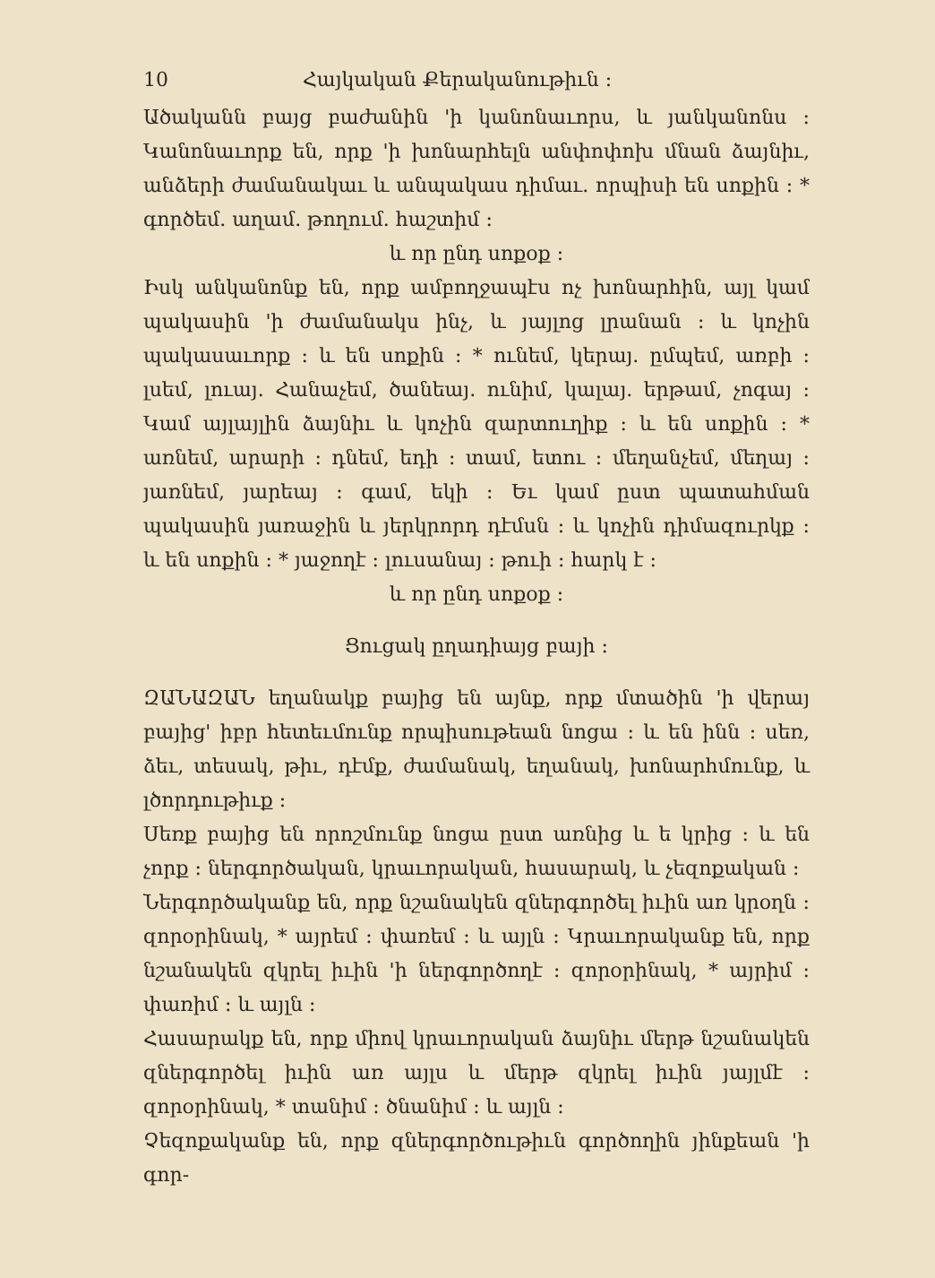10 Հայկական Քերականութիւն ։
Ածականն բայց բաժանին 'ի կանոնաւորս, և յանկանոնս ։ Կանոնաւորք են, որք 'ի խոնարհելն անփոփոխ մնան ձայնիւ, անձերի ժամանակաւ և անպակաս դիմաւ. որպիսի են սոքին ։ * գործեմ. աղամ. թողում. հաշտիմ ։
և որ ընդ սոքօք ։
Իսկ անկանոնք են, որք ամբողջապէս ոչ խոնարհին, այլ կամ պակասին 'ի ժամանակս ինչ, և յայլոց լրանան ։ և կոչին պակասաւորք ։ և են սոքին ։ * ունեմ, կերայ. ըմպեմ, առբի ։ լսեմ, լուայ. Հանաչեմ, ծանեայ. ունիմ, կալայ. երթամ, չոգայ ։ Կամ այլայլին ձայնիւ և կոչին զարտուղիք ։ և են սոքին ։ * առնեմ, արարի ։ դնեմ, եդի ։ տամ, ետու ։ մեղանչեմ, մեղայ ։ յառնեմ, յարեայ ։ գամ, եկի ։ Եւ կամ ըստ պատահման պակասին յառաջին և յերկրորդ դէմսն ։ և կոչին դիմազուրկք ։ և են սոքին ։ * յաջողէ ։ լուսանայ ։ թուի ։ հարկ է ։
և որ ընդ սոքօք ։
Ցուցակ ըղադիայց բայի ։
ԶԱՆԱԶԱՆ եղանակք բայից են այնք, որք մտածին 'ի վերայ բայից' իբր հետեւմունք որպիսութեան նոցա ։ և են ինն ։ սեռ, ձեւ, տեսակ, թիւ, դէմք, ժամանակ, եղանակ, խոնարհմունք, և լծորդութիւք ։
Սեռք բայից են որոշմունք նոցա ըստ առնից և ե կրից ։ և են չորք ։ ներգործական, կրաւորական, հասարակ, և չեզոքական ։
Ներգործականք են, որք նշանակեն զներգործել իւին առ կրօղն ։ զորօրինակ, * այրեմ ։ փառեմ ։ և այլն ։ Կրաւորականք են, որք նշանակեն զկրել իւին 'ի ներգործողէ ։ զորօրինակ, * այրիմ ։ փառիմ ։ և այլն ։
Հասարակք են, որք միով կրաւորական ձայնիւ մերթ նշանակեն զներգործել իւին առ այլս և մերթ զկրել իւին յայլմէ ։ զորօրինակ, * տանիմ ։ ծնանիմ ։ և այլն ։
Չեզոքականք են, որք զներգործութիւն գործողին յինքեան 'ի գոր-